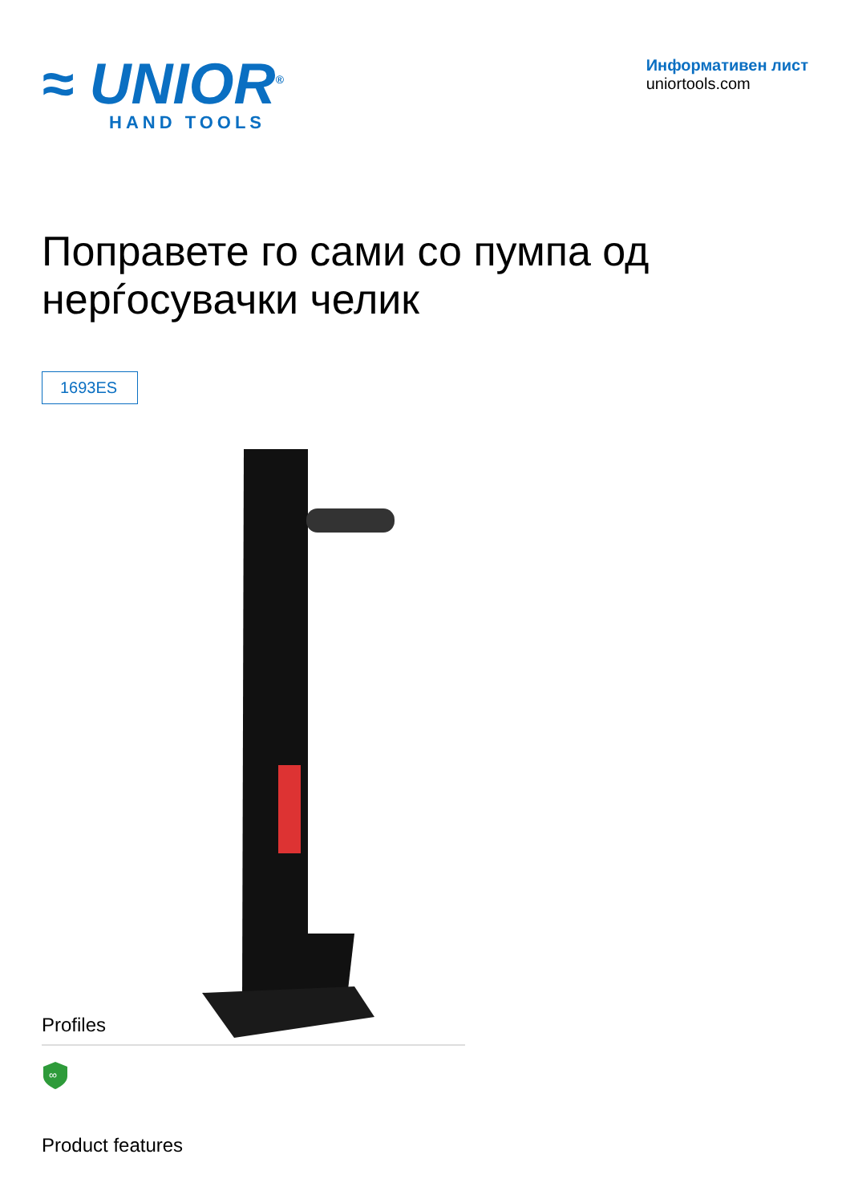≈ UNIOR<sup>®</sup>
HAND TOOLS
Информативен лист
uniortools.com
Поправете го сами со пумпа од нерѓосувачки челик
1693ES
Profiles
∞
Product features